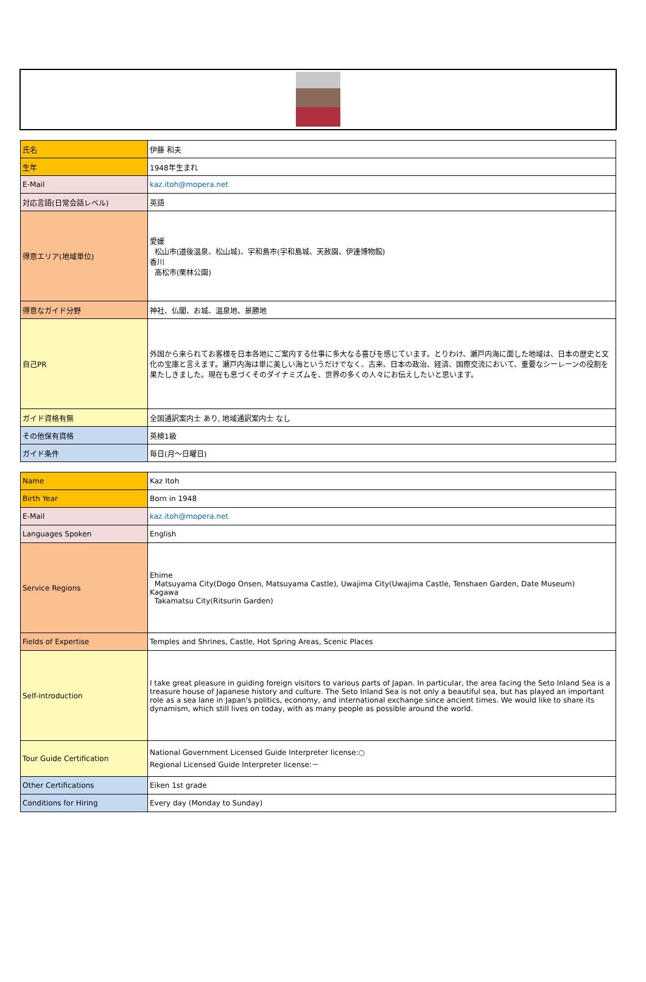| 氏名 | 伊藤 和夫 |
| 生年 | 1948年生まれ |
| E-Mail | kaz.itoh@mopera.net |
| 対応言語(日常会話レベル) | 英語 |
| 得意エリア(地域単位) | 愛媛 松山市(道後温泉、松山城)、宇和島市(宇和島城、天赦園、伊達博物館) 香川 高松市(栗林公園) |
| 得意なガイド分野 | 神社、仏閣、お城、温泉地、景勝地 |
| 自己PR | 外国から来られてお客様を日本各地にご案内する仕事に多大なる喜びを感じています。とりわけ、瀬戸内海に面した地域は、日本の歴史と文化の宝庫と言えます。瀬戸内海は単に美しい海というだけでなく、古来、日本の政治、経済、国際交流において、重要なシーレーンの役割を果たしきました。現在も息づくそのダイナミズムを、世界の多くの人々にお伝えしたいと思います。 |
| ガイド資格有無 | 全国通訳案内士 あり, 地域通訳案内士 なし |
| その他保有資格 | 英検1級 |
| ガイド条件 | 毎日(月～日曜日) |
| Name | Kaz Itoh |
| Birth Year | Born in 1948 |
| E-Mail | kaz.itoh@mopera.net |
| Languages Spoken | English |
| Service Regions | Ehime Matsuyama City(Dogo Onsen, Matsuyama Castle), Uwajima City(Uwajima Castle, Tenshaen Garden, Date Museum) Kagawa Takamatsu City(Ritsurin Garden) |
| Fields of Expertise | Temples and Shrines, Castle, Hot Spring Areas, Scenic Places |
| Self-introduction | I take great pleasure in guiding foreign visitors to various parts of Japan. In particular, the area facing the Seto Inland Sea is a treasure house of Japanese history and culture. The Seto Inland Sea is not only a beautiful sea, but has played an important role as a sea lane in Japan's politics, economy, and international exchange since ancient times. We would like to share its dynamism, which still lives on today, with as many people as possible around the world. |
| Tour Guide Certification | National Government Licensed Guide Interpreter license:○ Regional Licensed Guide Interpreter license:－ |
| Other Certifications | Eiken 1st grade |
| Conditions for Hiring | Every day (Monday to Sunday) |